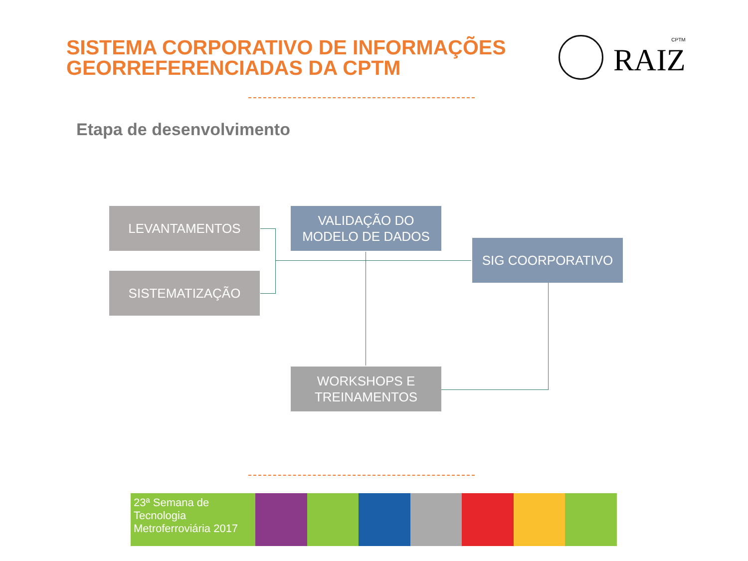SISTEMA CORPORATIVO DE INFORMAÇÕES
GEORREFERENCIADAS DA CPTM
CPTM
RAIZ
Etapa de desenvolvimento
LEVANTAMENTOS
SISTEMATIZAÇÃO
VALIDAÇÃO DO
MODELO DE DADOS
SIG COORPORATIVO
WORKSHOPS E
TREINAMENTOS
23ª Semana de Tecnologia
Metroferroviária 2017